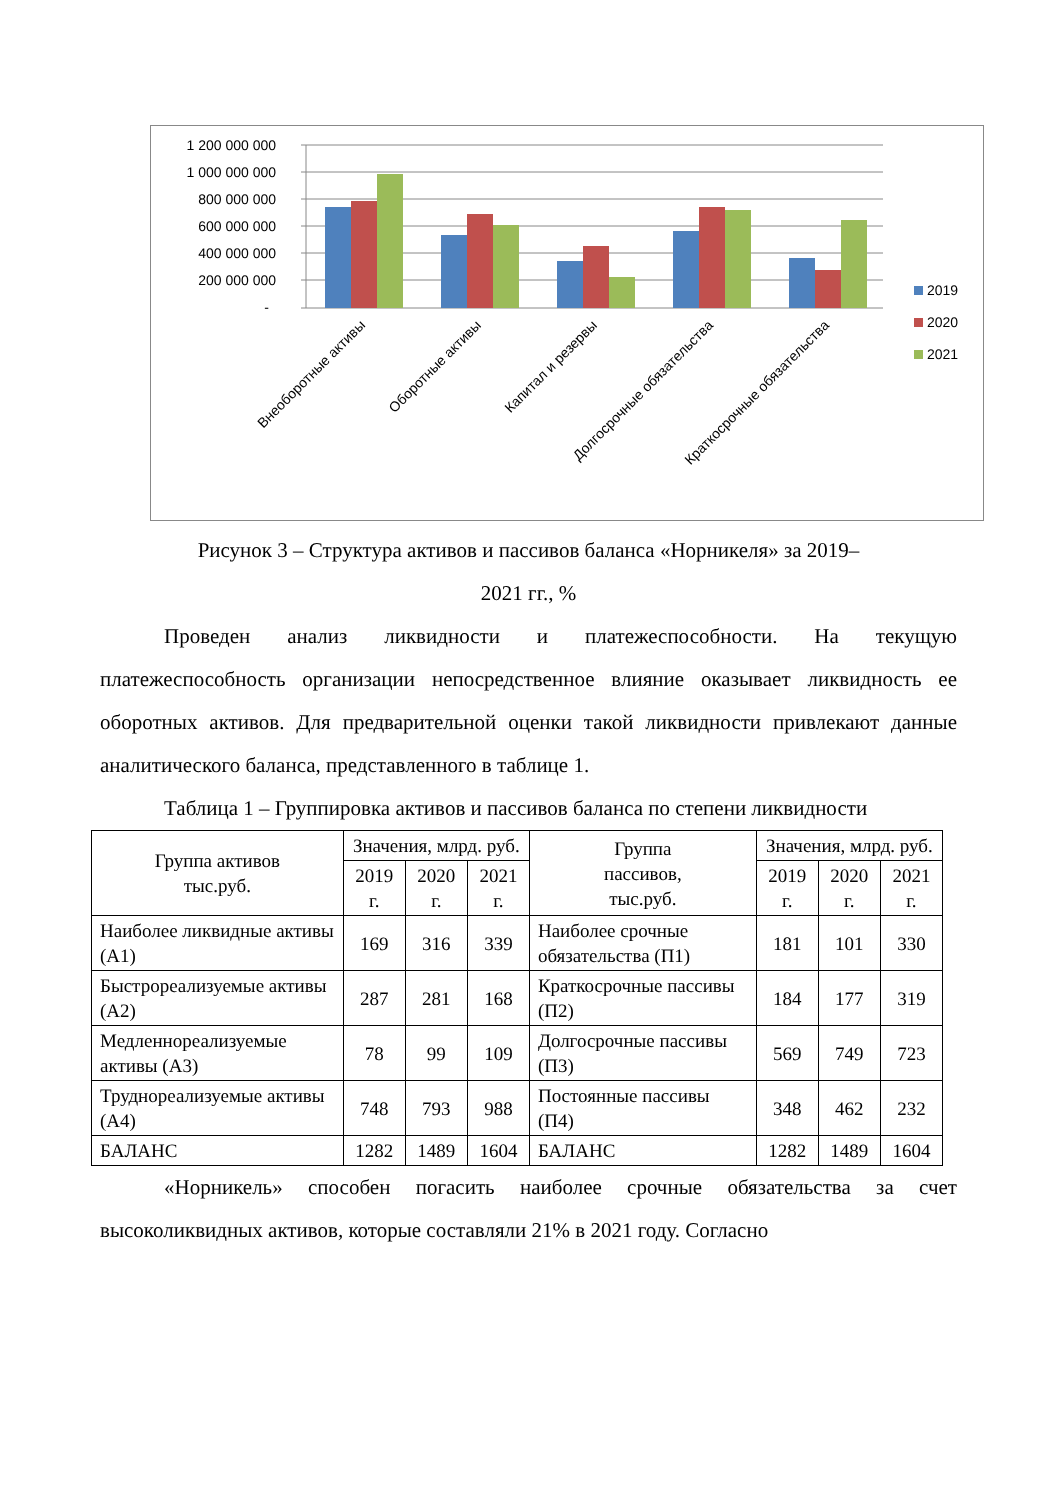1 200 000 000
1 000 000 000
800 000 000
600 000 000
400 000 000
200 000 000
-
2019
2020
2021
Внеоборотные активы
Оборотные активы
Капитал и резервы
Долгосрочные обязательства
Краткосрочные обязательства
Рисунок 3 – Структура активов и пассивов баланса «Норникеля» за 2019–
2021 гг., %
Проведен анализ ликвидности и платежеспособности. На текущую платежеспособность организации непосредственное влияние оказывает ликвидность ее оборотных активов. Для предварительной оценки такой ликвидности привлекают данные аналитического баланса, представленного в таблице 1.
Таблица 1 – Группировка активов и пассивов баланса по степени ликвидности
| Группа активов тыс.руб. | Значения, млрд. руб. | | | Группа пассивов, тыс.руб. | Значения, млрд. руб. | | |
| --- | --- | --- | --- | --- | --- | --- | --- |
| | 2019 г. | 2020 г. | 2021 г. | | 2019 г. | 2020 г. | 2021 г. |
| Наиболее ликвидные активы (А1) | 169 | 316 | 339 | Наиболее срочные обязательства (П1) | 181 | 101 | 330 |
| Быстрореализуемые активы (А2) | 287 | 281 | 168 | Краткосрочные пассивы (П2) | 184 | 177 | 319 |
| Медленнореализуемые активы (А3) | 78 | 99 | 109 | Долгосрочные пассивы (П3) | 569 | 749 | 723 |
| Труднореализуемые активы (А4) | 748 | 793 | 988 | Постоянные пассивы (П4) | 348 | 462 | 232 |
| БАЛАНС | 1282 | 1489 | 1604 | БАЛАНС | 1282 | 1489 | 1604 |
«Норникель» способен погасить наиболее срочные обязательства за счет высоколиквидных активов, которые составляли 21% в 2021 году. Согласно